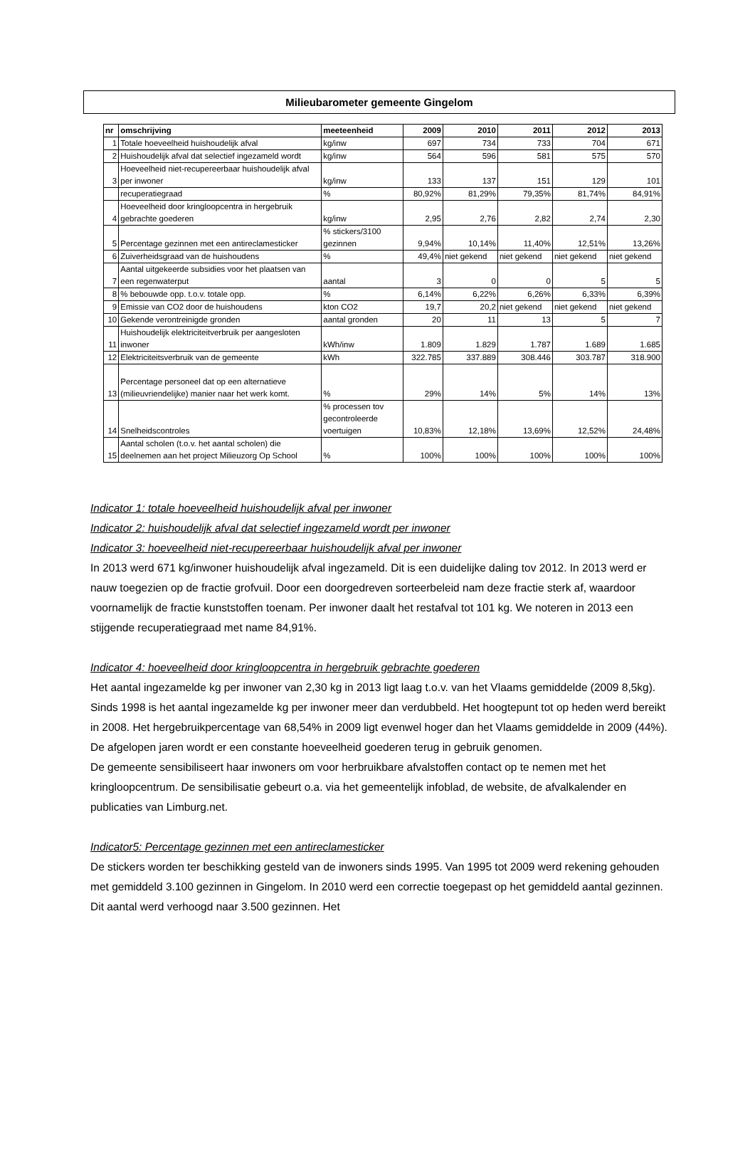Milieubarometer gemeente Gingelom
| nr | omschrijving | meeteenheid | 2009 | 2010 | 2011 | 2012 | 2013 |
| --- | --- | --- | --- | --- | --- | --- | --- |
| 1 | Totale hoeveelheid huishoudelijk afval | kg/inw | 697 | 734 | 733 | 704 | 671 |
| 2 | Huishoudelijk afval dat selectief ingezameld wordt | kg/inw | 564 | 596 | 581 | 575 | 570 |
| 3 | Hoeveelheid niet-recupereerbaar huishoudelijk afval per inwoner | kg/inw | 133 | 137 | 151 | 129 | 101 |
| | recuperatiegraad | % | 80,92% | 81,29% | 79,35% | 81,74% | 84,91% |
| 4 | Hoeveelheid door kringloopcentra in hergebruik gebrachte goederen | kg/inw | 2,95 | 2,76 | 2,82 | 2,74 | 2,30 |
| 5 | Percentage gezinnen met een antireclamesticker | % stickers/3100 gezinnen | 9,94% | 10,14% | 11,40% | 12,51% | 13,26% |
| 6 | Zuiverheidsgraad van de huishoudens | % | 49,4% | niet gekend | niet gekend | niet gekend | niet gekend |
| 7 | Aantal uitgekeerde subsidies voor het plaatsen van een regenwaterput | aantal | 3 | 0 | 0 | 5 | 5 |
| 8 | % bebouwde opp. t.o.v. totale opp. | % | 6,14% | 6,22% | 6,26% | 6,33% | 6,39% |
| 9 | Emissie van CO2 door de huishoudens | kton CO2 | 19,7 | 20,2 | niet gekend | niet gekend | niet gekend |
| 10 | Gekende verontreinigde gronden | aantal gronden | 20 | 11 | 13 | 5 | 7 |
| 11 | Huishoudelijk elektriciteitverbruik per aangesloten inwoner | kWh/inw | 1.809 | 1.829 | 1.787 | 1.689 | 1.685 |
| 12 | Elektriciteitsverbruik van de gemeente | kWh | 322.785 | 337.889 | 308.446 | 303.787 | 318.900 |
| 13 | Percentage personeel dat op een alternatieve (milieuvriendelijke) manier naar het werk komt. | % | 29% | 14% | 5% | 14% | 13% |
| 14 | Snelheidscontroles | % processen tov gecontroleerde voertuigen | 10,83% | 12,18% | 13,69% | 12,52% | 24,48% |
| 15 | Aantal scholen (t.o.v. het aantal scholen) die deelnemen aan het project Milieuzorg Op School | % | 100% | 100% | 100% | 100% | 100% |
Indicator 1: totale hoeveelheid huishoudelijk afval per inwoner
Indicator 2: huishoudelijk afval dat selectief ingezameld wordt per inwoner
Indicator 3: hoeveelheid niet-recupereerbaar huishoudelijk afval per inwoner
In 2013 werd 671 kg/inwoner huishoudelijk afval ingezameld. Dit is een duidelijke daling tov 2012. In 2013 werd er nauw toegezien op de fractie grofvuil. Door een doorgedreven sorteerbeleid nam deze fractie sterk af, waardoor voornamelijk de fractie kunststoffen toenam. Per inwoner daalt het restafval tot 101 kg. We noteren in 2013 een stijgende recuperatiegraad met name 84,91%.
Indicator 4: hoeveelheid door kringloopcentra in hergebruik gebrachte goederen
Het aantal ingezamelde kg per inwoner van 2,30 kg in 2013 ligt laag t.o.v. van het Vlaams gemiddelde (2009 8,5kg). Sinds 1998 is het aantal ingezamelde kg per inwoner meer dan verdubbeld. Het hoogtepunt tot op heden werd bereikt in 2008. Het hergebruikpercentage van 68,54% in 2009 ligt evenwel hoger dan het Vlaams gemiddelde in 2009 (44%). De afgelopen jaren wordt er een constante hoeveelheid goederen terug in gebruik genomen.
De gemeente sensibiliseert haar inwoners om voor herbruikbare afvalstoffen contact op te nemen met het kringloopcentrum. De sensibilisatie gebeurt o.a. via het gemeentelijk infoblad, de website, de afvalkalender en publicaties van Limburg.net.
Indicator5: Percentage gezinnen met een antireclamesticker
De stickers worden ter beschikking gesteld van de inwoners sinds 1995. Van 1995 tot 2009 werd rekening gehouden met gemiddeld 3.100 gezinnen in Gingelom. In 2010 werd een correctie toegepast op het gemiddeld aantal gezinnen. Dit aantal werd verhoogd naar 3.500 gezinnen. Het